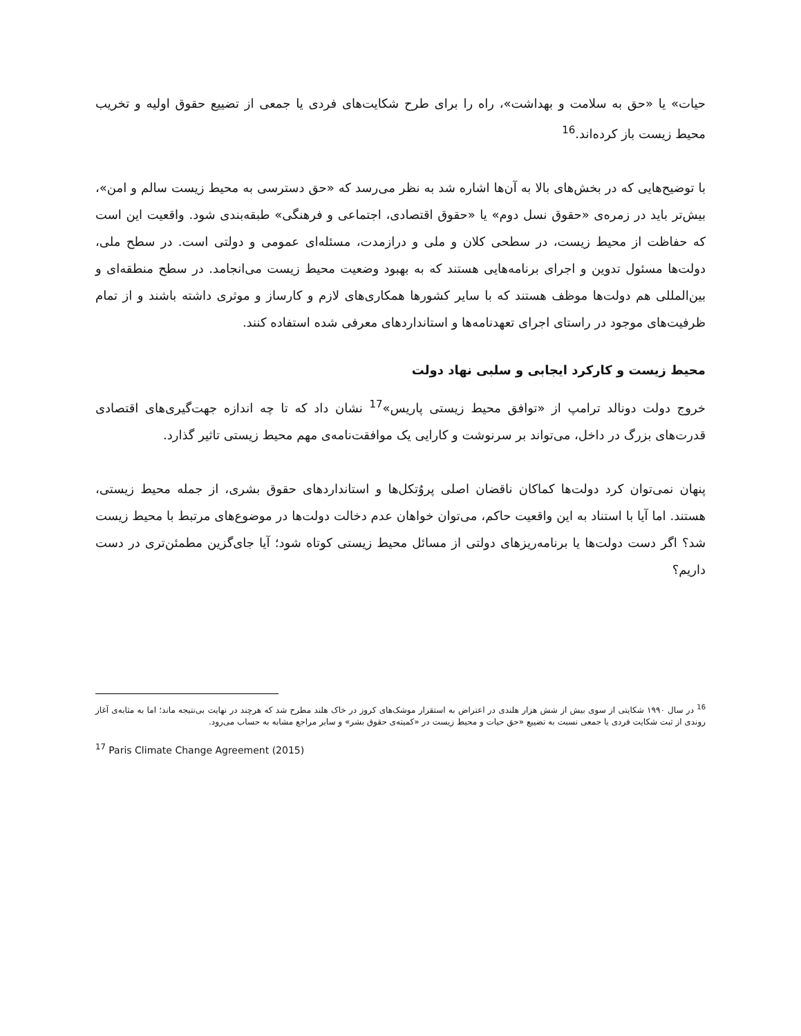حیات» یا «حق به سلامت و بهداشت»، راه را برای طرح شکایت‌های فردی یا جمعی از تضییع حقوق اولیه و تخریب محیط زیست باز کرده‌اند.<sup>16</sup>
با توضیح‌هایی که در بخش‌های بالا به آن‌ها اشاره شد به نظر می‌رسد که «حق دسترسی به محیط زیست سالم و امن»، بیش‌تر باید در زمره‌ی «حقوق نسل دوم» یا «حقوق اقتصادی، اجتماعی و فرهنگی» طبقه‌بندی شود. واقعیت این است که حفاظت از محیط زیست، در سطحی کلان و ملی و درازمدت، مسئله‌ای عمومی و دولتی است. در سطح ملی، دولت‌ها مسئول تدوین و اجرای برنامه‌هایی هستند که به بهبود وضعیت محیط زیست می‌انجامد. در سطح منطقه‌ای و بین‌المللی هم دولت‌ها موظف هستند که با سایر کشورها همکاری‌های لازم و کارساز و موثری داشته باشند و از تمام ظرفیت‌های موجود در راستای اجرای تعهدنامه‌ها و استانداردهای معرفی شده استفاده کنند.
محیط زیست و کارکرد ایجابی و سلبی نهاد دولت
خروج دولت دونالد ترامپ از «توافق محیط زیستی پاریس»<sup>17</sup> نشان داد که تا چه اندازه جهت‌گیری‌های اقتصادی قدرت‌های بزرگ در داخل، می‌تواند بر سرنوشت و کارایی یک موافقت‌نامه‌ی مهم محیط زیستی تاثیر گذارد.
پنهان نمی‌توان کرد دولت‌ها کماکان ناقضان اصلی پروُتکل‌ها و استانداردهای حقوق بشری، از جمله محیط زیستی، هستند. اما آیا با استناد به این واقعیت حاکم، می‌توان خواهان عدم دخالت دولت‌ها در موضوع‌های مرتبط با محیط زیست شد؟ اگر دست دولت‌ها یا برنامه‌ریزهای دولتی از مسائل محیط زیستی کوتاه شود؛ آیا جای‌گزین مطمئن‌تری در دست داریم؟
<sup>16</sup> در سال ۱۹۹۰ شکایتی از سوی بیش از شش هزار هلندی در اعتراض به استقرار موشک‌های کروز در خاک هلند مطرح شد که هرچند در نهایت بی‌نتیجه ماند؛ اما به مثابه‌ی آغاز روندی از ثبت شکایت فردی یا جمعی نسبت به تضییع «حق حیات و محیط زیست در «کمیته‌ی حقوق بشر» و سایر مراجع مشابه به حساب می‌رود.
<sup>17</sup> Paris Climate Change Agreement (2015)